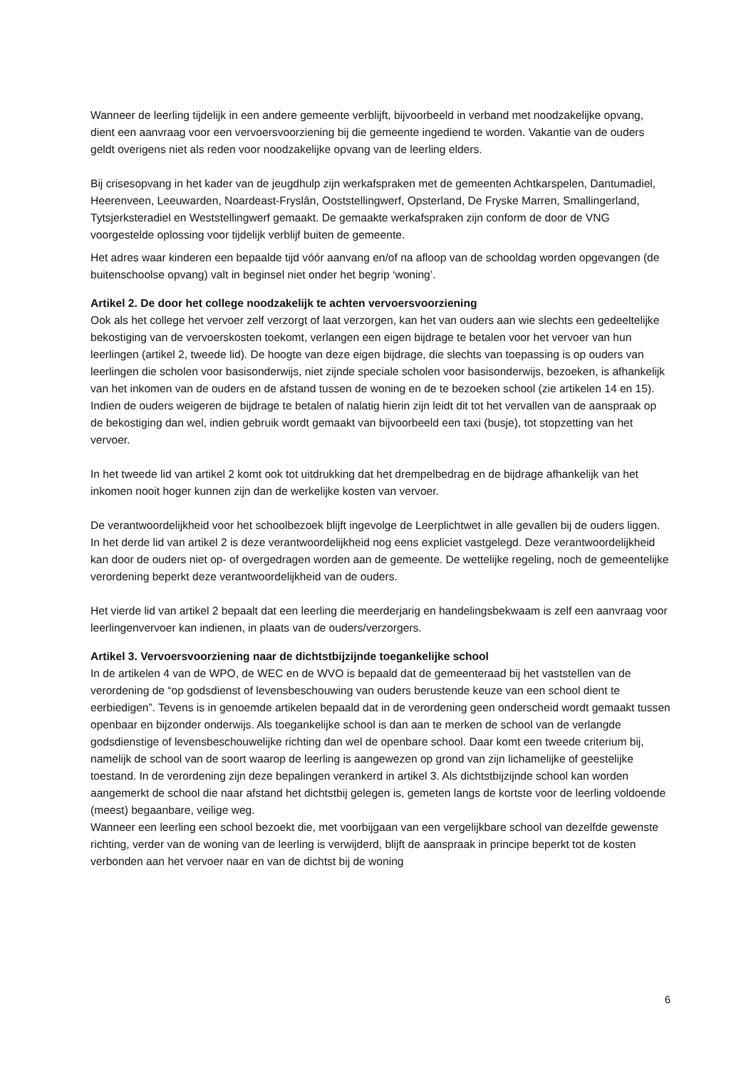Wanneer de leerling tijdelijk in een andere gemeente verblijft, bijvoorbeeld in verband met noodzakelijke opvang, dient een aanvraag voor een vervoersvoorziening bij die gemeente ingediend te worden. Vakantie van de ouders geldt overigens niet als reden voor noodzakelijke opvang van de leerling elders.
Bij crisesopvang in het kader van de jeugdhulp zijn werkafspraken met de gemeenten Achtkarspelen, Dantumadiel, Heerenveen, Leeuwarden, Noardeast-Fryslân, Ooststellingwerf, Opsterland, De Fryske Marren, Smallingerland, Tytsjerksteradiel en Weststellingwerf gemaakt. De gemaakte werkafspraken zijn conform de door de VNG voorgestelde oplossing voor tijdelijk verblijf buiten de gemeente.
Het adres waar kinderen een bepaalde tijd vóór aanvang en/of na afloop van de schooldag worden opgevangen (de buitenschoolse opvang) valt in beginsel niet onder het begrip ‘woning’.
Artikel 2. De door het college noodzakelijk te achten vervoersvoorziening
Ook als het college het vervoer zelf verzorgt of laat verzorgen, kan het van ouders aan wie slechts een gedeeltelijke bekostiging van de vervoerskosten toekomt, verlangen een eigen bijdrage te betalen voor het vervoer van hun leerlingen (artikel 2, tweede lid). De hoogte van deze eigen bijdrage, die slechts van toepassing is op ouders van leerlingen die scholen voor basisonderwijs, niet zijnde speciale scholen voor basisonderwijs, bezoeken, is afhankelijk van het inkomen van de ouders en de afstand tussen de woning en de te bezoeken school (zie artikelen 14 en 15). Indien de ouders weigeren de bijdrage te betalen of nalatig hierin zijn leidt dit tot het vervallen van de aanspraak op de bekostiging dan wel, indien gebruik wordt gemaakt van bijvoorbeeld een taxi (busje), tot stopzetting van het vervoer.
In het tweede lid van artikel 2 komt ook tot uitdrukking dat het drempelbedrag en de bijdrage afhankelijk van het inkomen nooit hoger kunnen zijn dan de werkelijke kosten van vervoer.
De verantwoordelijkheid voor het schoolbezoek blijft ingevolge de Leerplichtwet in alle gevallen bij de ouders liggen. In het derde lid van artikel 2 is deze verantwoordelijkheid nog eens expliciet vastgelegd. Deze verantwoordelijkheid kan door de ouders niet op- of overgedragen worden aan de gemeente. De wettelijke regeling, noch de gemeentelijke verordening beperkt deze verantwoordelijkheid van de ouders.
Het vierde lid van artikel 2 bepaalt dat een leerling die meerderjarig en handelingsbekwaam is zelf een aanvraag voor leerlingenvervoer kan indienen, in plaats van de ouders/verzorgers.
Artikel 3. Vervoersvoorziening naar de dichtstbijzijnde toegankelijke school
In de artikelen 4 van de WPO, de WEC en de WVO is bepaald dat de gemeenteraad bij het vaststellen van de verordening de “op godsdienst of levensbeschouwing van ouders berustende keuze van een school dient te eerbiedigen”. Tevens is in genoemde artikelen bepaald dat in de verordening geen onderscheid wordt gemaakt tussen openbaar en bijzonder onderwijs. Als toegankelijke school is dan aan te merken de school van de verlangde godsdienstige of levensbeschouwelijke richting dan wel de openbare school. Daar komt een tweede criterium bij, namelijk de school van de soort waarop de leerling is aangewezen op grond van zijn lichamelijke of geestelijke toestand. In de verordening zijn deze bepalingen verankerd in artikel 3. Als dichtstbijzijnde school kan worden aangemerkt de school die naar afstand het dichtstbij gelegen is, gemeten langs de kortste voor de leerling voldoende (meest) begaanbare, veilige weg.
Wanneer een leerling een school bezoekt die, met voorbijgaan van een vergelijkbare school van dezelfde gewenste richting, verder van de woning van de leerling is verwijderd, blijft de aanspraak in principe beperkt tot de kosten verbonden aan het vervoer naar en van de dichtst bij de woning
6